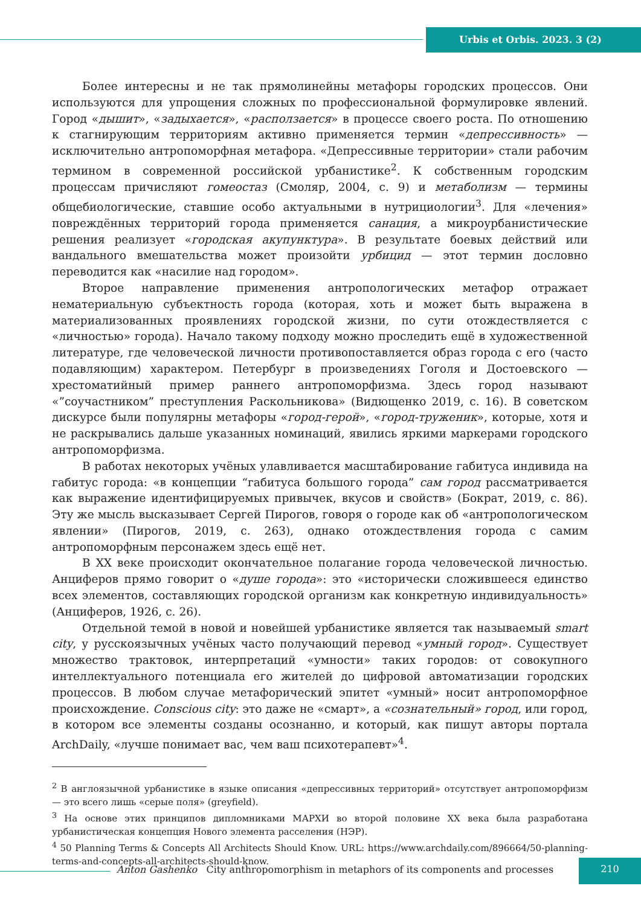Urbis et Orbis. 2023. 3 (2)
Более интересны и не так прямолинейны метафоры городских процессов. Они используются для упрощения сложных по профессиональной формулировке явлений. Город «дышит», «задыхается», «расползается» в процессе своего роста. По отношению к стагнирующим территориям активно применяется термин «депрессивность» — исключительно антропоморфная метафора. «Депрессивные территории» стали рабочим термином в современной российской урбанистике<sup>2</sup>. К собственным городским процессам причисляют гомеостаз (Смоляр, 2004, с. 9) и метаболизм — термины общебиологические, ставшие особо актуальными в нутрициологии<sup>3</sup>. Для «лечения» повреждённых территорий города применяется санация, а микроурбанистические решения реализует «городская акупунктура». В результате боевых действий или вандального вмешательства может произойти урбицид — этот термин дословно переводится как «насилие над городом».
Второе направление применения антропологических метафор отражает нематериальную субъектность города (которая, хоть и может быть выражена в материализованных проявлениях городской жизни, по сути отождествляется с «личностью» города). Начало такому подходу можно проследить ещё в художественной литературе, где человеческой личности противопоставляется образ города с его (часто подавляющим) характером. Петербург в произведениях Гоголя и Достоевского — хрестоматийный пример раннего антропоморфизма. Здесь город называют «”соучастником” преступления Раскольникова» (Видющенко 2019, с. 16). В советском дискурсе были популярны метафоры «город-герой», «город-труженик», которые, хотя и не раскрывались дальше указанных номинаций, явились яркими маркерами городского антропоморфизма.
В работах некоторых учёных улавливается масштабирование габитуса индивида на габитус города: «в концепции “габитуса большого города” сам город рассматривается как выражение идентифицируемых привычек, вкусов и свойств» (Бократ, 2019, с. 86). Эту же мысль высказывает Сергей Пирогов, говоря о городе как об «антропологическом явлении» (Пирогов, 2019, с. 263), однако отождествления города с самим антропоморфным персонажем здесь ещё нет.
В XX веке происходит окончательное полагание города человеческой личностью. Анциферов прямо говорит о «душе города»: это «исторически сложившееся единство всех элементов, составляющих городской организм как конкретную индивидуальность» (Анциферов, 1926, с. 26).
Отдельной темой в новой и новейшей урбанистике является так называемый smart city, у русскоязычных учёных часто получающий перевод «умный город». Существует множество трактовок, интерпретаций «умности» таких городов: от совокупного интеллектуального потенциала его жителей до цифровой автоматизации городских процессов. В любом случае метафорический эпитет «умный» носит антропоморфное происхождение. Conscious city: это даже не «смарт», а «сознательный» город, или город, в котором все элементы созданы осознанно, и который, как пишут авторы портала ArchDaily, «лучше понимает вас, чем ваш психотерапевт»<sup>4</sup>.
<sup>2</sup> В англоязычной урбанистике в языке описания «депрессивных территорий» отсутствует антропоморфизм — это всего лишь «серые поля» (greyfield).
<sup>3</sup> На основе этих принципов дипломниками МАРХИ во второй половине XX века была разработана урбанистическая концепция Нового элемента расселения (НЭР).
<sup>4</sup> 50 Planning Terms & Concepts All Architects Should Know. URL: https://www.archdaily.com/896664/50-planning-terms-and-concepts-all-architects-should-know.
Anton Gashenko City anthropomorphism in metaphors of its components and processes
210